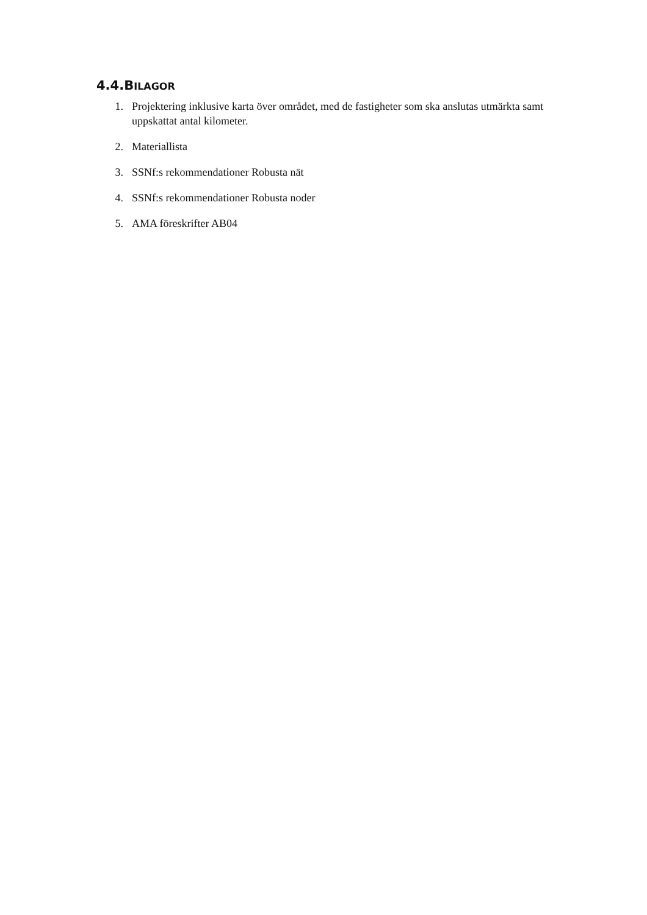4.4.BILAGOR
1. Projektering inklusive karta över området, med de fastigheter som ska anslutas utmärkta samt uppskattat antal kilometer.
2. Materiallista
3. SSNf:s rekommendationer Robusta nät
4. SSNf:s rekommendationer Robusta noder
5. AMA föreskrifter AB04